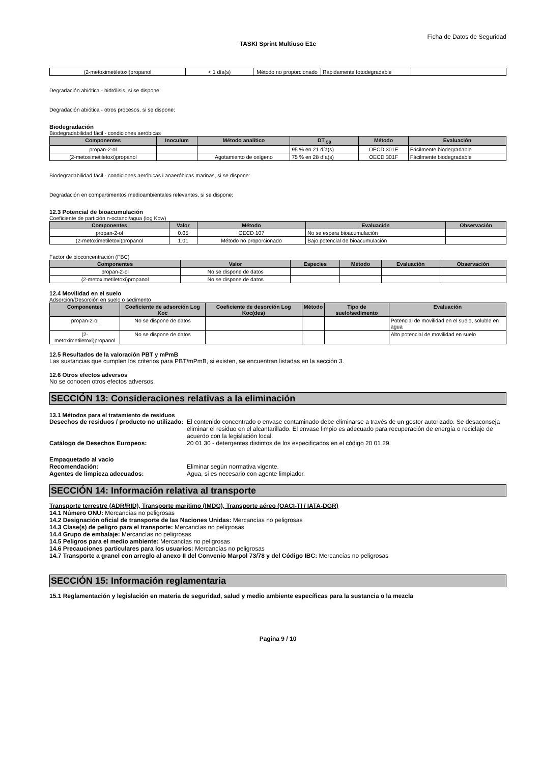Ficha de Datos de Seguridad
TASKI Sprint Multiuso E1c
| (2-metoximetiletoxi)propanol | < 1 día(s) | Método no proporcionado | Rápidamente fotodegradable | |
Degradación abiótica - hidrólisis, si se dispone:
Degradación abiótica - otros procesos, si se dispone:
Biodegradación
Biodegradabilidad fácil - condiciones aeróbicas
| Componentes | Inoculum | Método analítico | DT <sub>50</sub> | Método | Evaluación |
| --- | --- | --- | --- | --- | --- |
| propan-2-ol | | | 95 % en 21 día(s) | OECD 301E | Fácilmente biodegradable |
| (2-metoximetiletoxi)propanol | | Agotamiento de oxígeno | 75 % en 28 día(s) | OECD 301F | Fácilmente biodegradable |
Biodegradabilidad fácil - condiciones aeróbicas i anaeróbicas marinas, si se dispone:
Degradación en compartimentos medioambientales relevantes, si se dispone:
12.3 Potencial de bioacumulación
Coeficiente de partición n-octanol/agua (log Kow)
| Componentes | Valor | Método | Evaluación | Observación |
| --- | --- | --- | --- | --- |
| propan-2-ol | 0.05 | OECD 107 | No se espera bioacumulación | |
| (2-metoximetiletoxi)propanol | 1.01 | Método no proporcionado | Bajo potencial de bioacumulación | |
Factor de bioconcentración (FBC)
| Componentes | Valor | Especies | Método | Evaluación | Observación |
| --- | --- | --- | --- | --- | --- |
| propan-2-ol | No se dispone de datos | | | | |
| (2-metoximetiletoxi)propanol | No se dispone de datos | | | | |
12.4 Movilidad en el suelo
Adsorción/Desorción en suelo o sedimento
| Componentes | Coeficiente de adsorción Log Koc | Coeficiente de desorción Log Koc(des) | Método | Tipo de suelo/sedimento | Evaluación |
| --- | --- | --- | --- | --- | --- |
| propan-2-ol | No se dispone de datos | | | | Potencial de movilidad en el suelo, soluble en agua |
| (2-metoximetiletoxi)propanol | No se dispone de datos | | | | Alto potencial de movilidad en suelo |
12.5 Resultados de la valoración PBT y mPmB
Las sustancias que cumplen los criterios para PBT/mPmB, si existen, se encuentran listadas en la sección 3.
12.6 Otros efectos adversos
No se conocen otros efectos adversos.
SECCIÓN 13: Consideraciones relativas a la eliminación
13.1 Métodos para el tratamiento de residuos
Desechos de residuos / producto no utilizado: El contenido concentrado o envase contaminado debe eliminarse a través de un gestor autorizado. Se desaconseja eliminar el residuo en el alcantarillado. El envase limpio es adecuado para recuperación de energía o reciclaje de acuerdo con la legislación local.
Catálogo de Desechos Europeos: 20 01 30 - detergentes distintos de los especificados en el código 20 01 29.
Empaquetado al vacío
Recomendación: Eliminar según normativa vigente.
Agentes de limpieza adecuados: Agua, si es necesario con agente limpiador.
SECCIÓN 14: Información relativa al transporte
Transporte terrestre (ADR/RID), Transporte marítimo (IMDG), Transporte aéreo (OACI-TI / IATA-DGR)
14.1 Número ONU: Mercancías no peligrosas
14.2 Designación oficial de transporte de las Naciones Unidas: Mercancías no peligrosas
14.3 Clase(s) de peligro para el transporte: Mercancías no peligrosas
14.4 Grupo de embalaje: Mercancías no peligrosas
14.5 Peligros para el medio ambiente: Mercancías no peligrosas
14.6 Precauciones particulares para los usuarios: Mercancías no peligrosas
14.7 Transporte a granel con arreglo al anexo II del Convenio Marpol 73/78 y del Código IBC: Mercancías no peligrosas
SECCIÓN 15: Información reglamentaria
15.1 Reglamentación y legislación en materia de seguridad, salud y medio ambiente específicas para la sustancia o la mezcla
Pagina 9 / 10